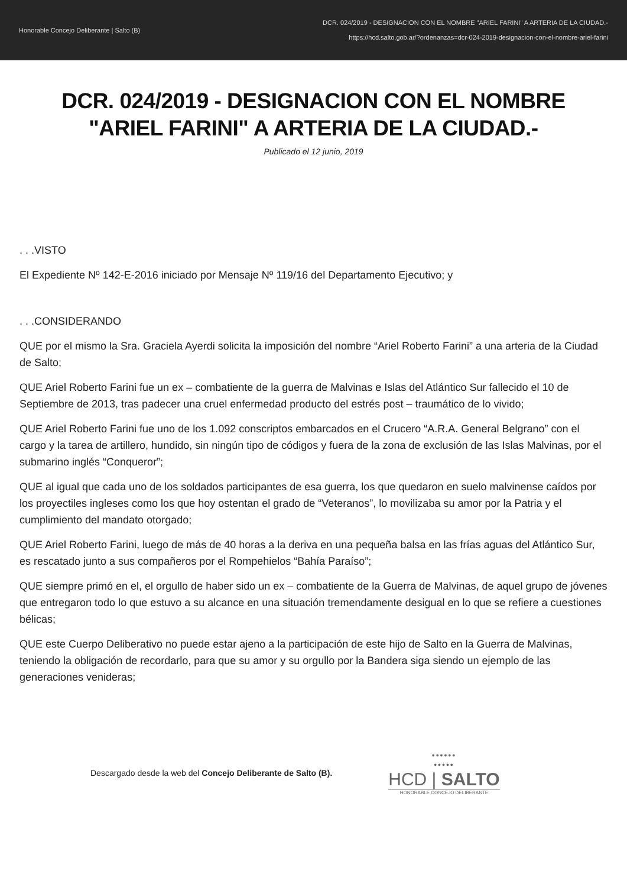Honorable Concejo Deliberante | Salto (B)
DCR. 024/2019 - DESIGNACION CON EL NOMBRE "ARIEL FARINI" A ARTERIA DE LA CIUDAD.-
https://hcd.salto.gob.ar/?ordenanzas=dcr-024-2019-designacion-con-el-nombre-ariel-farini
DCR. 024/2019 - DESIGNACION CON EL NOMBRE "ARIEL FARINI" A ARTERIA DE LA CIUDAD.-
Publicado el 12 junio, 2019
. . .VISTO
El Expediente Nº 142-E-2016 iniciado por Mensaje Nº 119/16 del Departamento Ejecutivo; y
. . .CONSIDERANDO
QUE por el mismo la Sra. Graciela Ayerdi solicita la imposición del nombre “Ariel Roberto Farini” a una arteria de la Ciudad de Salto;
QUE Ariel Roberto Farini fue un ex – combatiente de la guerra de Malvinas e Islas del Atlántico Sur fallecido el 10 de Septiembre de 2013, tras padecer una cruel enfermedad producto del estrés post – traumático de lo vivido;
QUE Ariel Roberto Farini fue uno de los 1.092 conscriptos embarcados en el Crucero “A.R.A. General Belgrano” con el cargo y la tarea de artillero, hundido, sin ningún tipo de códigos y fuera de la zona de exclusión de las Islas Malvinas, por el submarino inglés “Conqueror”;
QUE al igual que cada uno de los soldados participantes de esa guerra, los que quedaron en suelo malvinense caídos por los proyectiles ingleses como los que hoy ostentan el grado de “Veteranos”, lo movilizaba su amor por la Patria y el cumplimiento del mandato otorgado;
QUE Ariel Roberto Farini, luego de más de 40 horas a la deriva en una pequeña balsa en las frías aguas del Atlántico Sur, es rescatado junto a sus compañeros por el Rompehielos “Bahía Paraíso”;
QUE siempre primó en el, el orgullo de haber sido un ex – combatiente de la Guerra de Malvinas, de aquel grupo de jóvenes que entregaron todo lo que estuvo a su alcance en una situación tremendamente desigual en lo que se refiere a cuestiones bélicas;
QUE este Cuerpo Deliberativo no puede estar ajeno a la participación de este hijo de Salto en la Guerra de Malvinas, teniendo la obligación de recordarlo, para que su amor y su orgullo por la Bandera siga siendo un ejemplo de las generaciones venideras;
Descargado desde la web del Concejo Deliberante de Salto (B).
••••••
•••••
HCD | SALTO
HONORABLE CONCEJO DELIBERANTE